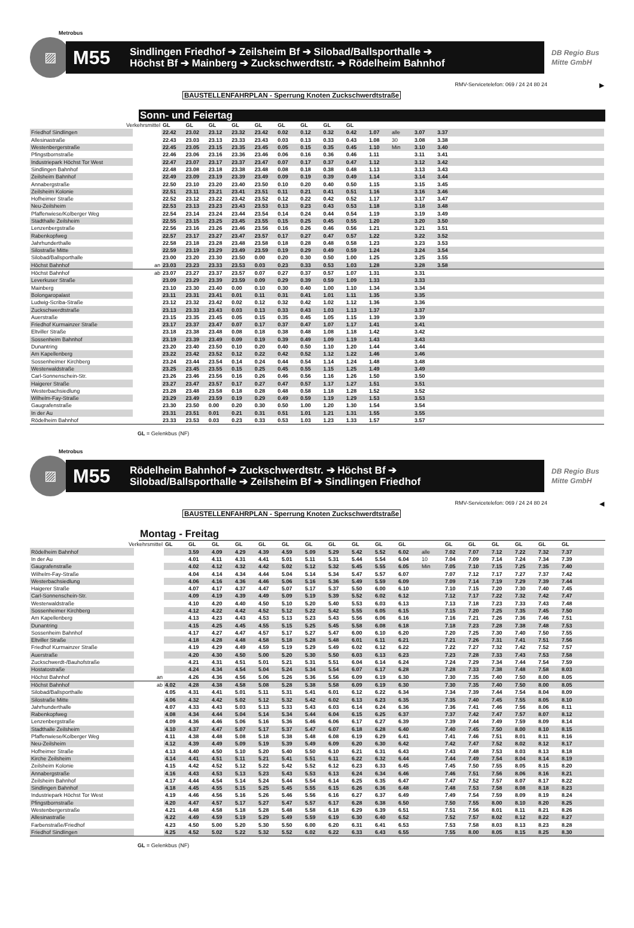Metrobus
▨
M55
Sindlingen Friedhof ➔ Zeilsheim Bf ➔ Silobad/Ballsporthalle ➔
Höchst Bf ➔ Mainberg ➔ Zuckschwerdtstr. ➔ Rödelheim Bahnhof
DB Regio Bus
Mitte GmbH
RMV-Servicetelefon: 069 / 24 24 80 24
▶
BAUSTELLENFAHRPLAN - Sperrung Knoten Zuckschwerdtstraße
Sonn- und Feiertag
| Verkehrsmittel | | GL | GL | GL | GL | GL | GL | GL | GL | GL | | | | | |
| --- | --- | --- | --- | --- | --- | --- | --- | --- | --- | --- | --- | --- | --- | --- | --- |
| Friedhof Sindlingen | | 22.42 | 23.02 | 23.12 | 23.32 | 23.42 | 0.02 | 0.12 | 0.32 | 0.42 | 1.07 | alle | 3.07 | 3.37 | |
| Allesinastraße | | 22.43 | 23.03 | 23.13 | 23.33 | 23.43 | 0.03 | 0.13 | 0.33 | 0.43 | 1.08 | 30 | 3.08 | 3.38 | |
| Westenbergerstraße | | 22.45 | 23.05 | 23.15 | 23.35 | 23.45 | 0.05 | 0.15 | 0.35 | 0.45 | 1.10 | Min | 3.10 | 3.40 | |
| Pfingstbornstraße | | 22.46 | 23.06 | 23.16 | 23.36 | 23.46 | 0.06 | 0.16 | 0.36 | 0.46 | 1.11 | | 3.11 | 3.41 | |
| Industriepark Höchst Tor West | | 22.47 | 23.07 | 23.17 | 23.37 | 23.47 | 0.07 | 0.17 | 0.37 | 0.47 | 1.12 | | 3.12 | 3.42 | |
| Sindlingen Bahnhof | | 22.48 | 23.08 | 23.18 | 23.38 | 23.48 | 0.08 | 0.18 | 0.38 | 0.48 | 1.13 | | 3.13 | 3.43 | |
| Zeilsheim Bahnhof | | 22.49 | 23.09 | 23.19 | 23.39 | 23.49 | 0.09 | 0.19 | 0.39 | 0.49 | 1.14 | | 3.14 | 3.44 | |
| Annabergstraße | | 22.50 | 23.10 | 23.20 | 23.40 | 23.50 | 0.10 | 0.20 | 0.40 | 0.50 | 1.15 | | 3.15 | 3.45 | |
| Zeilsheim Kolonie | | 22.51 | 23.11 | 23.21 | 23.41 | 23.51 | 0.11 | 0.21 | 0.41 | 0.51 | 1.16 | | 3.16 | 3.46 | |
| Hofheimer Straße | | 22.52 | 23.12 | 23.22 | 23.42 | 23.52 | 0.12 | 0.22 | 0.42 | 0.52 | 1.17 | | 3.17 | 3.47 | |
| Neu-Zeilsheim | | 22.53 | 23.13 | 23.23 | 23.43 | 23.53 | 0.13 | 0.23 | 0.43 | 0.53 | 1.18 | | 3.18 | 3.48 | |
| Pfaffenwiese/Kolberger Weg | | 22.54 | 23.14 | 23.24 | 23.44 | 23.54 | 0.14 | 0.24 | 0.44 | 0.54 | 1.19 | | 3.19 | 3.49 | |
| Stadthalle Zeilsheim | | 22.55 | 23.15 | 23.25 | 23.45 | 23.55 | 0.15 | 0.25 | 0.45 | 0.55 | 1.20 | | 3.20 | 3.50 | |
| Lenzenbergstraße | | 22.56 | 23.16 | 23.26 | 23.46 | 23.56 | 0.16 | 0.26 | 0.46 | 0.56 | 1.21 | | 3.21 | 3.51 | |
| Rabenkopfweg | | 22.57 | 23.17 | 23.27 | 23.47 | 23.57 | 0.17 | 0.27 | 0.47 | 0.57 | 1.22 | | 3.22 | 3.52 | |
| Jahrhunderthalle | | 22.58 | 23.18 | 23.28 | 23.48 | 23.58 | 0.18 | 0.28 | 0.48 | 0.58 | 1.23 | | 3.23 | 3.53 | |
| Silostraße Mitte | | 22.59 | 23.19 | 23.29 | 23.49 | 23.59 | 0.19 | 0.29 | 0.49 | 0.59 | 1.24 | | 3.24 | 3.54 | |
| Silobad/Ballsporthalle | | 23.00 | 23.20 | 23.30 | 23.50 | 0.00 | 0.20 | 0.30 | 0.50 | 1.00 | 1.25 | | 3.25 | 3.55 | |
| Höchst Bahnhof | an | 23.03 | 23.23 | 23.33 | 23.53 | 0.03 | 0.23 | 0.33 | 0.53 | 1.03 | 1.28 | | 3.28 | 3.58 | |
| Höchst Bahnhof | ab | 23.07 | 23.27 | 23.37 | 23.57 | 0.07 | 0.27 | 0.37 | 0.57 | 1.07 | 1.31 | | 3.31 | | |
| Leverkuser Straße | | 23.09 | 23.29 | 23.39 | 23.59 | 0.09 | 0.29 | 0.39 | 0.59 | 1.09 | 1.33 | | 3.33 | | |
| Mainberg | | 23.10 | 23.30 | 23.40 | 0.00 | 0.10 | 0.30 | 0.40 | 1.00 | 1.10 | 1.34 | | 3.34 | | |
| Bolongaropalast | | 23.11 | 23.31 | 23.41 | 0.01 | 0.11 | 0.31 | 0.41 | 1.01 | 1.11 | 1.35 | | 3.35 | | |
| Ludwig-Scriba-Straße | | 23.12 | 23.32 | 23.42 | 0.02 | 0.12 | 0.32 | 0.42 | 1.02 | 1.12 | 1.36 | | 3.36 | | |
| Zuckschwerdtstraße | | 23.13 | 23.33 | 23.43 | 0.03 | 0.13 | 0.33 | 0.43 | 1.03 | 1.13 | 1.37 | | 3.37 | | |
| Auerstraße | | 23.15 | 23.35 | 23.45 | 0.05 | 0.15 | 0.35 | 0.45 | 1.05 | 1.15 | 1.39 | | 3.39 | | |
| Friedhof Kurmainzer Straße | | 23.17 | 23.37 | 23.47 | 0.07 | 0.17 | 0.37 | 0.47 | 1.07 | 1.17 | 1.41 | | 3.41 | | |
| Eltviller Straße | | 23.18 | 23.38 | 23.48 | 0.08 | 0.18 | 0.38 | 0.48 | 1.08 | 1.18 | 1.42 | | 3.42 | | |
| Sossenheim Bahnhof | | 23.19 | 23.39 | 23.49 | 0.09 | 0.19 | 0.39 | 0.49 | 1.09 | 1.19 | 1.43 | | 3.43 | | |
| Dunantring | | 23.20 | 23.40 | 23.50 | 0.10 | 0.20 | 0.40 | 0.50 | 1.10 | 1.20 | 1.44 | | 3.44 | | |
| Am Kapellenberg | | 23.22 | 23.42 | 23.52 | 0.12 | 0.22 | 0.42 | 0.52 | 1.12 | 1.22 | 1.46 | | 3.46 | | |
| Sossenheimer Kirchberg | | 23.24 | 23.44 | 23.54 | 0.14 | 0.24 | 0.44 | 0.54 | 1.14 | 1.24 | 1.48 | | 3.48 | | |
| Westerwaldstraße | | 23.25 | 23.45 | 23.55 | 0.15 | 0.25 | 0.45 | 0.55 | 1.15 | 1.25 | 1.49 | | 3.49 | | |
| Carl-Sonnenschein-Str. | | 23.26 | 23.46 | 23.56 | 0.16 | 0.26 | 0.46 | 0.56 | 1.16 | 1.26 | 1.50 | | 3.50 | | |
| Haigerer Straße | | 23.27 | 23.47 | 23.57 | 0.17 | 0.27 | 0.47 | 0.57 | 1.17 | 1.27 | 1.51 | | 3.51 | | |
| Westerbachsiedlung | | 23.28 | 23.48 | 23.58 | 0.18 | 0.28 | 0.48 | 0.58 | 1.18 | 1.28 | 1.52 | | 3.52 | | |
| Wilhelm-Fay-Straße | | 23.29 | 23.49 | 23.59 | 0.19 | 0.29 | 0.49 | 0.59 | 1.19 | 1.29 | 1.53 | | 3.53 | | |
| Gaugrafenstraße | | 23.30 | 23.50 | 0.00 | 0.20 | 0.30 | 0.50 | 1.00 | 1.20 | 1.30 | 1.54 | | 3.54 | | |
| In der Au | | 23.31 | 23.51 | 0.01 | 0.21 | 0.31 | 0.51 | 1.01 | 1.21 | 1.31 | 1.55 | | 3.55 | | |
| Rödelheim Bahnhof | | 23.33 | 23.53 | 0.03 | 0.23 | 0.33 | 0.53 | 1.03 | 1.23 | 1.33 | 1.57 | | 3.57 | | |
GL = Gelenkbus (NF)
Metrobus
▨
M55
Rödelheim Bahnhof ➔ Zuckschwerdtstr. ➔ Höchst Bf ➔
Silobad/Ballsporthalle ➔ Zeilsheim Bf ➔ Sindlingen Friedhof
DB Regio Bus
Mitte GmbH
RMV-Servicetelefon: 069 / 24 24 80 24
◀
BAUSTELLENFAHRPLAN - Sperrung Knoten Zuckschwerdtstraße
Montag - Freitag
| Verkehrsmittel | | GL | GL | GL | GL | GL | GL | GL | GL | GL | GL | GL | | GL | GL | GL | GL | GL | GL | |
| --- | --- | --- | --- | --- | --- | --- | --- | --- | --- | --- | --- | --- | --- | --- | --- | --- | --- | --- | --- | --- |
| Rödelheim Bahnhof | | | 3.59 | 4.09 | 4.29 | 4.39 | 4.59 | 5.09 | 5.29 | 5.42 | 5.52 | 6.02 | alle | 7.02 | 7.07 | 7.12 | 7.22 | 7.32 | 7.37 | |
| In der Au | | | 4.01 | 4.11 | 4.31 | 4.41 | 5.01 | 5.11 | 5.31 | 5.44 | 5.54 | 6.04 | 10 | 7.04 | 7.09 | 7.14 | 7.24 | 7.34 | 7.39 | |
| Gaugrafenstraße | | | 4.02 | 4.12 | 4.32 | 4.42 | 5.02 | 5.12 | 5.32 | 5.45 | 5.55 | 6.05 | Min | 7.05 | 7.10 | 7.15 | 7.25 | 7.35 | 7.40 | |
| Wilhelm-Fay-Straße | | | 4.04 | 4.14 | 4.34 | 4.44 | 5.04 | 5.14 | 5.34 | 5.47 | 5.57 | 6.07 | | 7.07 | 7.12 | 7.17 | 7.27 | 7.37 | 7.42 | |
| Westerbachsiedlung | | | 4.06 | 4.16 | 4.36 | 4.46 | 5.06 | 5.16 | 5.36 | 5.49 | 5.59 | 6.09 | | 7.09 | 7.14 | 7.19 | 7.29 | 7.39 | 7.44 | |
| Haigerer Straße | | | 4.07 | 4.17 | 4.37 | 4.47 | 5.07 | 5.17 | 5.37 | 5.50 | 6.00 | 6.10 | | 7.10 | 7.15 | 7.20 | 7.30 | 7.40 | 7.45 | |
| Carl-Sonnenschein-Str. | | | 4.09 | 4.19 | 4.39 | 4.49 | 5.09 | 5.19 | 5.39 | 5.52 | 6.02 | 6.12 | | 7.12 | 7.17 | 7.22 | 7.32 | 7.42 | 7.47 | |
| Westerwaldstraße | | | 4.10 | 4.20 | 4.40 | 4.50 | 5.10 | 5.20 | 5.40 | 5.53 | 6.03 | 6.13 | | 7.13 | 7.18 | 7.23 | 7.33 | 7.43 | 7.48 | |
| Sossenheimer Kirchberg | | | 4.12 | 4.22 | 4.42 | 4.52 | 5.12 | 5.22 | 5.42 | 5.55 | 6.05 | 6.15 | | 7.15 | 7.20 | 7.25 | 7.35 | 7.45 | 7.50 | |
| Am Kapellenberg | | | 4.13 | 4.23 | 4.43 | 4.53 | 5.13 | 5.23 | 5.43 | 5.56 | 6.06 | 6.16 | | 7.16 | 7.21 | 7.26 | 7.36 | 7.46 | 7.51 | |
| Dunantring | | | 4.15 | 4.25 | 4.45 | 4.55 | 5.15 | 5.25 | 5.45 | 5.58 | 6.08 | 6.18 | | 7.18 | 7.23 | 7.28 | 7.38 | 7.48 | 7.53 | |
| Sossenheim Bahnhof | | | 4.17 | 4.27 | 4.47 | 4.57 | 5.17 | 5.27 | 5.47 | 6.00 | 6.10 | 6.20 | | 7.20 | 7.25 | 7.30 | 7.40 | 7.50 | 7.55 | |
| Eltviller Straße | | | 4.18 | 4.28 | 4.48 | 4.58 | 5.18 | 5.28 | 5.48 | 6.01 | 6.11 | 6.21 | | 7.21 | 7.26 | 7.31 | 7.41 | 7.51 | 7.56 | |
| Friedhof Kurmainzer Straße | | | 4.19 | 4.29 | 4.49 | 4.59 | 5.19 | 5.29 | 5.49 | 6.02 | 6.12 | 6.22 | | 7.22 | 7.27 | 7.32 | 7.42 | 7.52 | 7.57 | |
| Auerstraße | | | 4.20 | 4.30 | 4.50 | 5.00 | 5.20 | 5.30 | 5.50 | 6.03 | 6.13 | 6.23 | | 7.23 | 7.28 | 7.33 | 7.43 | 7.53 | 7.58 | |
| Zuckschwerdt-/Bauhofstraße | | | 4.21 | 4.31 | 4.51 | 5.01 | 5.21 | 5.31 | 5.51 | 6.04 | 6.14 | 6.24 | | 7.24 | 7.29 | 7.34 | 7.44 | 7.54 | 7.59 | |
| Hostatostraße | | | 4.24 | 4.34 | 4.54 | 5.04 | 5.24 | 5.34 | 5.54 | 6.07 | 6.17 | 6.28 | | 7.28 | 7.33 | 7.38 | 7.48 | 7.58 | 8.03 | |
| Höchst Bahnhof | an | | 4.26 | 4.36 | 4.56 | 5.06 | 5.26 | 5.36 | 5.56 | 6.09 | 6.19 | 6.30 | | 7.30 | 7.35 | 7.40 | 7.50 | 8.00 | 8.05 | |
| Höchst Bahnhof | ab | 4.02 | 4.28 | 4.38 | 4.58 | 5.08 | 5.28 | 5.38 | 5.58 | 6.09 | 6.19 | 6.30 | | 7.30 | 7.35 | 7.40 | 7.50 | 8.00 | 8.05 | |
| Silobad/Ballsporthalle | | 4.05 | 4.31 | 4.41 | 5.01 | 5.11 | 5.31 | 5.41 | 6.01 | 6.12 | 6.22 | 6.34 | | 7.34 | 7.39 | 7.44 | 7.54 | 8.04 | 8.09 | |
| Silostraße Mitte | | 4.06 | 4.32 | 4.42 | 5.02 | 5.12 | 5.32 | 5.42 | 6.02 | 6.13 | 6.23 | 6.35 | | 7.35 | 7.40 | 7.45 | 7.55 | 8.05 | 8.10 | |
| Jahrhunderthalle | | 4.07 | 4.33 | 4.43 | 5.03 | 5.13 | 5.33 | 5.43 | 6.03 | 6.14 | 6.24 | 6.36 | | 7.36 | 7.41 | 7.46 | 7.56 | 8.06 | 8.11 | |
| Rabenkopfweg | | 4.08 | 4.34 | 4.44 | 5.04 | 5.14 | 5.34 | 5.44 | 6.04 | 6.15 | 6.25 | 6.37 | | 7.37 | 7.42 | 7.47 | 7.57 | 8.07 | 8.12 | |
| Lenzenbergstraße | | 4.09 | 4.36 | 4.46 | 5.06 | 5.16 | 5.36 | 5.46 | 6.06 | 6.17 | 6.27 | 6.39 | | 7.39 | 7.44 | 7.49 | 7.59 | 8.09 | 8.14 | |
| Stadthalle Zeilsheim | | 4.10 | 4.37 | 4.47 | 5.07 | 5.17 | 5.37 | 5.47 | 6.07 | 6.18 | 6.28 | 6.40 | | 7.40 | 7.45 | 7.50 | 8.00 | 8.10 | 8.15 | |
| Pfaffenwiese/Kolberger Weg | | 4.11 | 4.38 | 4.48 | 5.08 | 5.18 | 5.38 | 5.48 | 6.08 | 6.19 | 6.29 | 6.41 | | 7.41 | 7.46 | 7.51 | 8.01 | 8.11 | 8.16 | |
| Neu-Zeilsheim | | 4.12 | 4.39 | 4.49 | 5.09 | 5.19 | 5.39 | 5.49 | 6.09 | 6.20 | 6.30 | 6.42 | | 7.42 | 7.47 | 7.52 | 8.02 | 8.12 | 8.17 | |
| Hofheimer Straße | | 4.13 | 4.40 | 4.50 | 5.10 | 5.20 | 5.40 | 5.50 | 6.10 | 6.21 | 6.31 | 6.43 | | 7.43 | 7.48 | 7.53 | 8.03 | 8.13 | 8.18 | |
| Kirche Zeilsheim | | 4.14 | 4.41 | 4.51 | 5.11 | 5.21 | 5.41 | 5.51 | 6.11 | 6.22 | 6.32 | 6.44 | | 7.44 | 7.49 | 7.54 | 8.04 | 8.14 | 8.19 | |
| Zeilsheim Kolonie | | 4.15 | 4.42 | 4.52 | 5.12 | 5.22 | 5.42 | 5.52 | 6.12 | 6.23 | 6.33 | 6.45 | | 7.45 | 7.50 | 7.55 | 8.05 | 8.15 | 8.20 | |
| Annabergstraße | | 4.16 | 4.43 | 4.53 | 5.13 | 5.23 | 5.43 | 5.53 | 6.13 | 6.24 | 6.34 | 6.46 | | 7.46 | 7.51 | 7.56 | 8.06 | 8.16 | 8.21 | |
| Zeilsheim Bahnhof | | 4.17 | 4.44 | 4.54 | 5.14 | 5.24 | 5.44 | 5.54 | 6.14 | 6.25 | 6.35 | 6.47 | | 7.47 | 7.52 | 7.57 | 8.07 | 8.17 | 8.22 | |
| Sindlingen Bahnhof | | 4.18 | 4.45 | 4.55 | 5.15 | 5.25 | 5.45 | 5.55 | 6.15 | 6.26 | 6.36 | 6.48 | | 7.48 | 7.53 | 7.58 | 8.08 | 8.18 | 8.23 | |
| Industriepark Höchst Tor West | | 4.19 | 4.46 | 4.56 | 5.16 | 5.26 | 5.46 | 5.56 | 6.16 | 6.27 | 6.37 | 6.49 | | 7.49 | 7.54 | 7.59 | 8.09 | 8.19 | 8.24 | |
| Pfingstbornstraße | | 4.20 | 4.47 | 4.57 | 5.17 | 5.27 | 5.47 | 5.57 | 6.17 | 6.28 | 6.38 | 6.50 | | 7.50 | 7.55 | 8.00 | 8.10 | 8.20 | 8.25 | |
| Westenbergerstraße | | 4.21 | 4.48 | 4.58 | 5.18 | 5.28 | 5.48 | 5.58 | 6.18 | 6.29 | 6.39 | 6.51 | | 7.51 | 7.56 | 8.01 | 8.11 | 8.21 | 8.26 | |
| Allesinastraße | | 4.22 | 4.49 | 4.59 | 5.19 | 5.29 | 5.49 | 5.59 | 6.19 | 6.30 | 6.40 | 6.52 | | 7.52 | 7.57 | 8.02 | 8.12 | 8.22 | 8.27 | |
| Farbenstraße/Friedhof | | 4.23 | 4.50 | 5.00 | 5.20 | 5.30 | 5.50 | 6.00 | 6.20 | 6.31 | 6.41 | 6.53 | | 7.53 | 7.58 | 8.03 | 8.13 | 8.23 | 8.28 | |
| Friedhof Sindlingen | | 4.25 | 4.52 | 5.02 | 5.22 | 5.32 | 5.52 | 6.02 | 6.22 | 6.33 | 6.43 | 6.55 | | 7.55 | 8.00 | 8.05 | 8.15 | 8.25 | 8.30 | |
GL = Gelenkbus (NF)